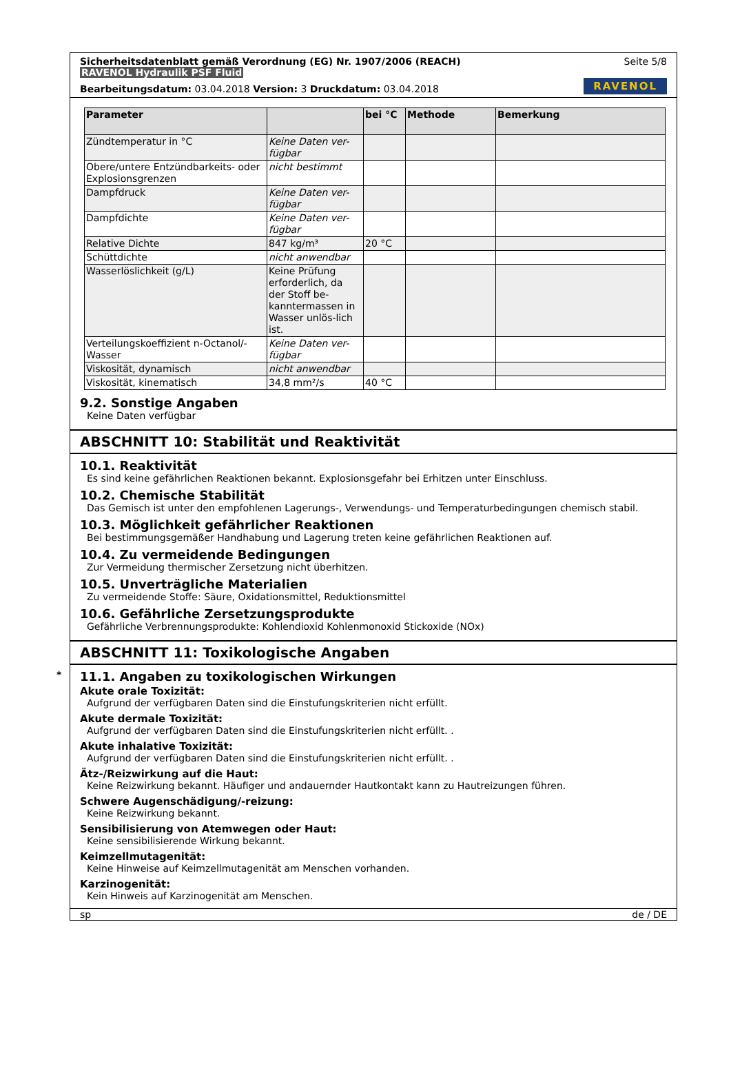Sicherheitsdatenblatt gemäß Verordnung (EG) Nr. 1907/2006 (REACH) Seite 5/8
RAVENOL Hydraulik PSF Fluid
Bearbeitungsdatum: 03.04.2018 Version: 3 Druckdatum: 03.04.2018 RAVENOL
| Parameter | | bei °C | Methode | Bemerkung |
| --- | --- | --- | --- | --- |
| Zündtemperatur in °C | Keine Daten ver-fügbar | | | |
| Obere/untere Entzündbarkeits- oder Explosionsgrenzen | nicht bestimmt | | | |
| Dampfdruck | Keine Daten ver-fügbar | | | |
| Dampfdichte | Keine Daten ver-fügbar | | | |
| Relative Dichte | 847 kg/m³ | 20 °C | | |
| Schüttdichte | nicht anwendbar | | | |
| Wasserlöslichkeit (g/L) | Keine Prüfung erforderlich, da der Stoff be-kanntermassen in Wasser unlös-lich ist. | | | |
| Verteilungskoeffizient n-Octanol/-Wasser | Keine Daten ver-fügbar | | | |
| Viskosität, dynamisch | nicht anwendbar | | | |
| Viskosität, kinematisch | 34,8 mm²/s | 40 °C | | |
9.2. Sonstige Angaben
Keine Daten verfügbar
ABSCHNITT 10: Stabilität und Reaktivität
10.1. Reaktivität
Es sind keine gefährlichen Reaktionen bekannt. Explosionsgefahr bei Erhitzen unter Einschluss.
10.2. Chemische Stabilität
Das Gemisch ist unter den empfohlenen Lagerungs-, Verwendungs- und Temperaturbedingungen chemisch stabil.
10.3. Möglichkeit gefährlicher Reaktionen
Bei bestimmungsgemäßer Handhabung und Lagerung treten keine gefährlichen Reaktionen auf.
10.4. Zu vermeidende Bedingungen
Zur Vermeidung thermischer Zersetzung nicht überhitzen.
10.5. Unverträgliche Materialien
Zu vermeidende Stoffe: Säure, Oxidationsmittel, Reduktionsmittel
10.6. Gefährliche Zersetzungsprodukte
Gefährliche Verbrennungsprodukte: Kohlendioxid Kohlenmonoxid Stickoxide (NOx)
ABSCHNITT 11: Toxikologische Angaben
*
11.1. Angaben zu toxikologischen Wirkungen
Akute orale Toxizität:
Aufgrund der verfügbaren Daten sind die Einstufungskriterien nicht erfüllt.
Akute dermale Toxizität:
Aufgrund der verfügbaren Daten sind die Einstufungskriterien nicht erfüllt. .
Akute inhalative Toxizität:
Aufgrund der verfügbaren Daten sind die Einstufungskriterien nicht erfüllt. .
Ätz-/Reizwirkung auf die Haut:
Keine Reizwirkung bekannt. Häufiger und andauernder Hautkontakt kann zu Hautreizungen führen.
Schwere Augenschädigung/-reizung:
Keine Reizwirkung bekannt.
Sensibilisierung von Atemwegen oder Haut:
Keine sensibilisierende Wirkung bekannt.
Keimzellmutagenität:
Keine Hinweise auf Keimzellmutagenität am Menschen vorhanden.
Karzinogenität:
Kein Hinweis auf Karzinogenität am Menschen.
sp de / DE